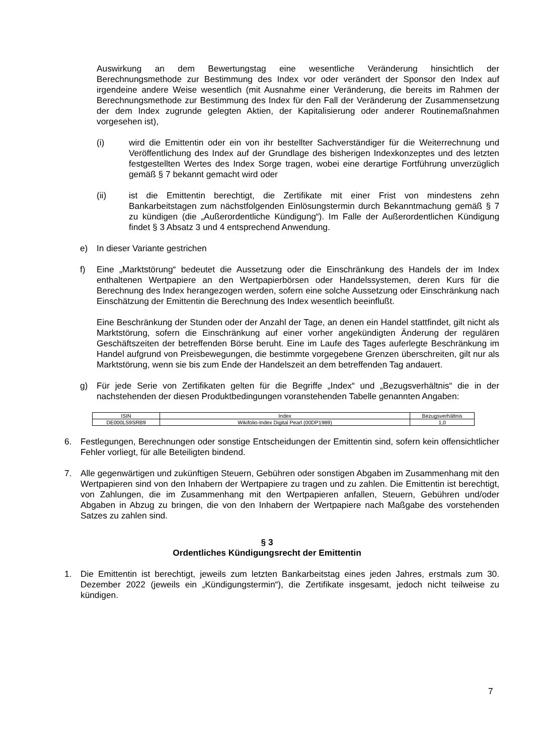Auswirkung an dem Bewertungstag eine wesentliche Veränderung hinsichtlich der Berechnungsmethode zur Bestimmung des Index vor oder verändert der Sponsor den Index auf irgendeine andere Weise wesentlich (mit Ausnahme einer Veränderung, die bereits im Rahmen der Berechnungsmethode zur Bestimmung des Index für den Fall der Veränderung der Zusammensetzung der dem Index zugrunde gelegten Aktien, der Kapitalisierung oder anderer Routinemaßnahmen vorgesehen ist),
(i) wird die Emittentin oder ein von ihr bestellter Sachverständiger für die Weiterrechnung und Veröffentlichung des Index auf der Grundlage des bisherigen Indexkonzeptes und des letzten festgestellten Wertes des Index Sorge tragen, wobei eine derartige Fortführung unverzüglich gemäß § 7 bekannt gemacht wird oder
(ii) ist die Emittentin berechtigt, die Zertifikate mit einer Frist von mindestens zehn Bankarbeitstagen zum nächstfolgenden Einlösungstermin durch Bekanntmachung gemäß § 7 zu kündigen (die „Außerordentliche Kündigung“). Im Falle der Außerordentlichen Kündigung findet § 3 Absatz 3 und 4 entsprechend Anwendung.
e) In dieser Variante gestrichen
f) Eine „Marktstörung“ bedeutet die Aussetzung oder die Einschränkung des Handels der im Index enthaltenen Wertpapiere an den Wertpapierbörsen oder Handelssystemen, deren Kurs für die Berechnung des Index herangezogen werden, sofern eine solche Aussetzung oder Einschränkung nach Einschätzung der Emittentin die Berechnung des Index wesentlich beeinflußt.
Eine Beschränkung der Stunden oder der Anzahl der Tage, an denen ein Handel stattfindet, gilt nicht als Marktstörung, sofern die Einschränkung auf einer vorher angekündigten Änderung der regulären Geschäftszeiten der betreffenden Börse beruht. Eine im Laufe des Tages auferlegte Beschränkung im Handel aufgrund von Preisbewegungen, die bestimmte vorgegebene Grenzen überschreiten, gilt nur als Marktstörung, wenn sie bis zum Ende der Handelszeit an dem betreffenden Tag andauert.
g) Für jede Serie von Zertifikaten gelten für die Begriffe „Index“ und „Bezugsverhältnis“ die in der nachstehenden der diesen Produktbedingungen voranstehenden Tabelle genannten Angaben:
| ISIN | Index | Bezugsverhältnis |
| --- | --- | --- |
| DE000LS9SRB9 | Wikifolio-Index Digital Pearl (00DP1989) | 1,0 |
6. Festlegungen, Berechnungen oder sonstige Entscheidungen der Emittentin sind, sofern kein offensichtlicher Fehler vorliegt, für alle Beteiligten bindend.
7. Alle gegenwärtigen und zukünftigen Steuern, Gebühren oder sonstigen Abgaben im Zusammenhang mit den Wertpapieren sind von den Inhabern der Wertpapiere zu tragen und zu zahlen. Die Emittentin ist berechtigt, von Zahlungen, die im Zusammenhang mit den Wertpapieren anfallen, Steuern, Gebühren und/oder Abgaben in Abzug zu bringen, die von den Inhabern der Wertpapiere nach Maßgabe des vorstehenden Satzes zu zahlen sind.
§ 3
Ordentliches Kündigungsrecht der Emittentin
1. Die Emittentin ist berechtigt, jeweils zum letzten Bankarbeitstag eines jeden Jahres, erstmals zum 30. Dezember 2022 (jeweils ein „Kündigungstermin“), die Zertifikate insgesamt, jedoch nicht teilweise zu kündigen.
7